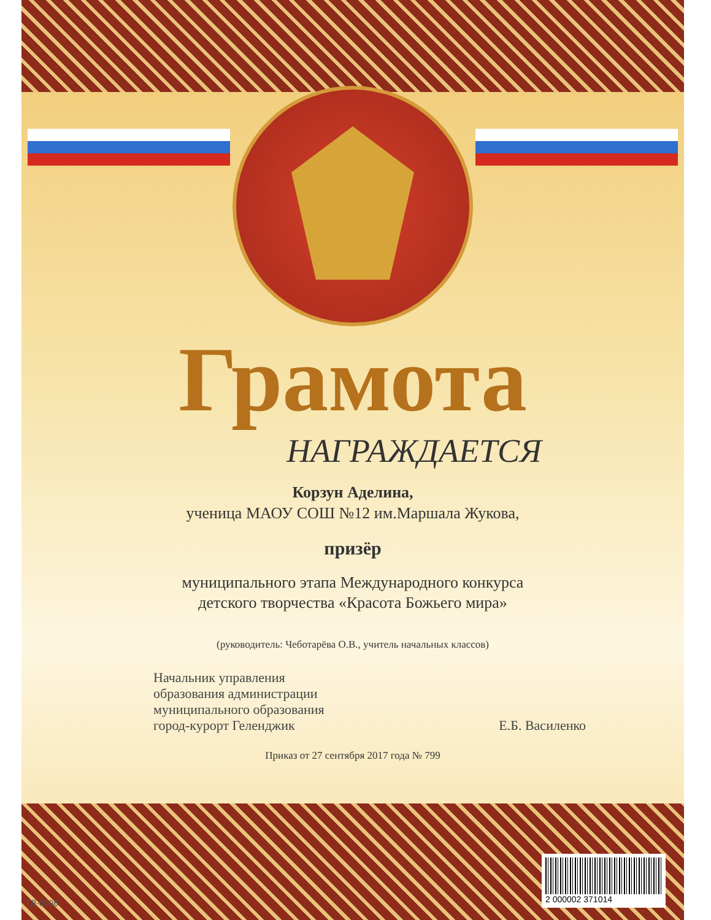Грамота
НАГРАЖДАЕТСЯ
Корзун Аделина,
ученица МАОУ СОШ №12 им.Маршала Жукова,
призёр
муниципального этапа Международного конкурса
детского творчества «Красота Божьего мира»
(руководитель: Чеботарёва О.В., учитель начальных классов)
Начальник управления
образования администрации
муниципального образования
город-курорт Геленджик
Е.Б. Василенко
Приказ от 27 сентября 2017 года № 799
2 000002 371014 ГД-0008